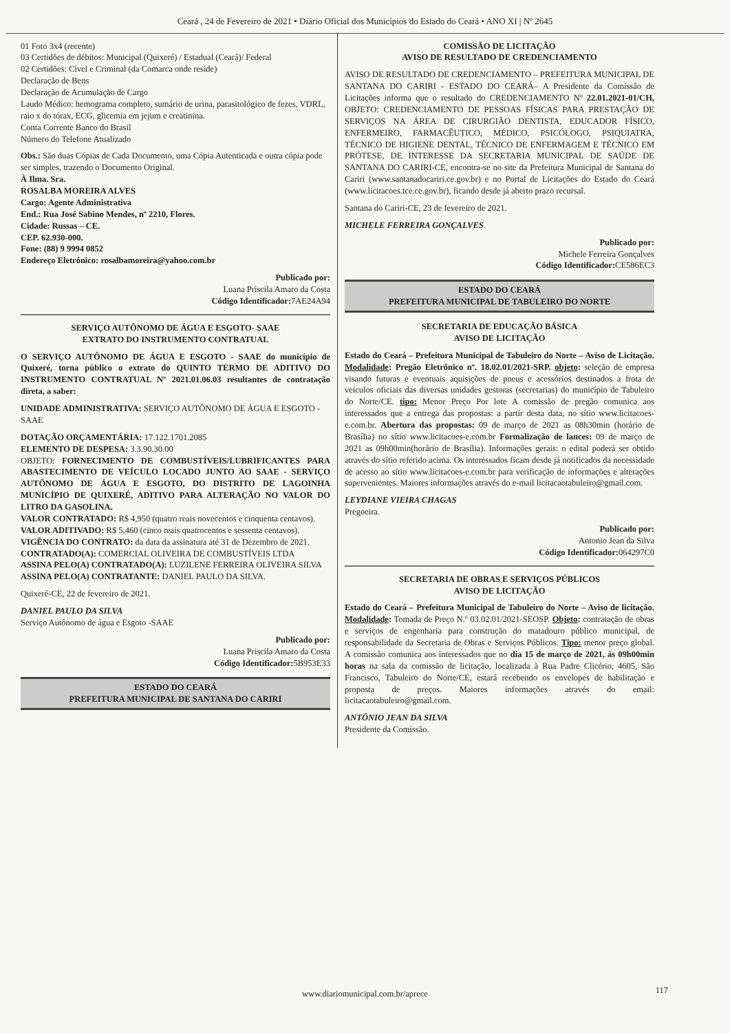Ceará , 24 de Fevereiro de 2021 • Diário Oficial dos Municípios do Estado do Ceará • ANO XI | Nº 2645
01 Foto 3x4 (recente)
03 Certidões de débitos: Municipal (Quixeré) / Estadual (Ceará)/ Federal
02 Certidões: Cível e Criminal (da Comarca onde reside)
Declaração de Bens
Declaração de Acumulação de Cargo
Laudo Médico: hemograma completo, sumário de urina, parasitológico de fezes, VDRL, raio x do tórax, ECG, glicemia em jejum e creatinina.
Conta Corrente Banco do Brasil
Número do Telefone Atualizado
Obs.: São duas Cópias de Cada Documento, uma Cópia Autenticada e outra cópia pode ser simples, trazendo o Documento Original.
À Ilma. Sra.
ROSALBA MOREIRA ALVES
Cargo: Agente Administrativa
End.: Rua José Sabino Mendes, nº 2210, Flores.
Cidade: Russas – CE.
CEP. 62.930-000.
Fone: (88) 9 9994 0852
Endereço Eletrônico: rosalbamoreira@yahoo.com.br
Publicado por:
Luana Priscila Amaro da Costa
Código Identificador: 7AE24A94
SERVIÇO AUTÔNOMO DE ÁGUA E ESGOTO- SAAE
EXTRATO DO INSTRUMENTO CONTRATUAL
O SERVIÇO AUTÔNOMO DE ÁGUA E ESGOTO - SAAE do município de Quixeré, torna público o extrato do QUINTO TERMO DE ADITIVO DO INSTRUMENTO CONTRATUAL Nº 2021.01.06.03 resultantes de contratação direta, a saber:
UNIDADE ADMINISTRATIVA: SERVIÇO AUTÔNOMO DE ÁGUA E ESGOTO - SAAE
DOTAÇÃO ORÇAMENTÁRIA: 17.122.1701.2085
ELEMENTO DE DESPESA: 3.3.90.30.00
OBJETO: FORNECIMENTO DE COMBUSTÍVEIS/LUBRIFICANTES PARA ABASTECIMENTO DE VEÍCULO LOCADO JUNTO AO SAAE - SERVIÇO AUTÔNOMO DE ÁGUA E ESGOTO, DO DISTRITO DE LAGOINHA MUNICÍPIO DE QUIXERÉ, ADITIVO PARA ALTERAÇÃO NO VALOR DO LITRO DA GASOLINA.
VALOR CONTRATADO: R$ 4,950 (quatro reais novecentos e cinquenta centavos).
VALOR ADITIVADO: R$ 5,460 (cinco reais quatrocentos e sessenta centavos).
VIGÊNCIA DO CONTRATO: da data da assinatura até 31 de Dezembro de 2021.
CONTRATADO(A): COMERCIAL OLIVEIRA DE COMBUSTÍVEIS LTDA
ASSINA PELO(A) CONTRATADO(A): LUZILENE FERREIRA OLIVEIRA SILVA
ASSINA PELO(A) CONTRATANTE: DANIEL PAULO DA SILVA.
Quixeré-CE, 22 de fevereiro de 2021.
DANIEL PAULO DA SILVA
Serviço Autônomo de água e Esgoto -SAAE
Publicado por:
Luana Priscila Amaro da Costa
Código Identificador: 5B953E33
ESTADO DO CEARÁ
PREFEITURA MUNICIPAL DE SANTANA DO CARIRI
COMISSÃO DE LICITAÇÃO
AVISO DE RESULTADO DE CREDENCIAMENTO
AVISO DE RESULTADO DE CREDENCIAMENTO – PREFEITURA MUNICIPAL DE SANTANA DO CARIRI - ESTADO DO CEARÁ– A Presidente da Comissão de Licitações informa que o resultado do CREDENCIAMENTO Nº 22.01.2021-01/CH, OBJETO: CREDENCIAMENTO DE PESSOAS FÍSICAS PARA PRESTAÇÃO DE SERVIÇOS NA ÁREA DE CIRURGIÃO DENTISTA, EDUCADOR FÍSICO, ENFERMEIRO, FARMACÊUTICO, MÉDICO, PSICÓLOGO, PSIQUIATRA, TÉCNICO DE HIGIENE DENTAL, TÉCNICO DE ENFERMAGEM E TÉCNICO EM PRÓTESE, DE INTERESSE DA SECRETARIA MUNICIPAL DE SAÚDE DE SANTANA DO CARIRI-CE, encontra-se no site da Prefeitura Municipal de Santana do Cariri (www.santanadocariri.ce.gov.br) e no Portal de Licitações do Estado do Ceará (www.licitacoes.tce.ce.gov.br), ficando desde já aberto prazo recursal.
Santana do Cariri-CE, 23 de fevereiro de 2021.
MICHELE FERREIRA GONÇALVES
Publicado por:
Michele Ferreira Gonçalves
Código Identificador: CE586EC3
ESTADO DO CEARÁ
PREFEITURA MUNICIPAL DE TABULEIRO DO NORTE
SECRETARIA DE EDUCAÇÃO BÁSICA
AVISO DE LICITAÇÃO
Estado do Ceará – Prefeitura Municipal de Tabuleiro do Norte – Aviso de Licitação. Modalidade: Pregão Eletrônico nº. 18.02.01/2021-SRP. objeto: seleção de empresa visando futuras e eventuais aquisições de pneus e acessórios destinados a frota de veículos oficiais das diversas unidades gestoras (secretarias) do município de Tabuleiro do Norte/CE. tipo: Menor Preço Por lote A comissão de pregão comunica aos interessados que a entrega das propostas: a partir desta data, no sítio www.licitacoes-e.com.br. Abertura das propostas: 09 de março de 2021 as 08h30min (horário de Brasília) no sítio www.licitacoes-e.com.br Formalização de lances: 09 de março de 2021 as 09h00min(horário de Brasília). Informações gerais: o edital poderá ser obtido através do sítio referido acima. Os interessados ficam desde já notificados da necessidade de acesso ao sítio www.licitacoes-e.com.br para verificação de informações e alterações supervenientes. Maiores informações através do e-mail licitacaotabuleiro@gmail.com.
LEYDIANE VIEIRA CHAGAS
Pregoeira.
Publicado por:
Antonio Jean da Silva
Código Identificador: 064297C0
SECRETARIA DE OBRAS E SERVIÇOS PÚBLICOS
AVISO DE LICITAÇÃO
Estado do Ceará – Prefeitura Municipal de Tabuleiro do Norte – Aviso de licitação. Modalidade: Tomada de Preço N.º 03.02.01/2021-SEOSP. Objeto: contratação de obras e serviços de engenharia para construção do matadouro público municipal, de responsabilidade da Secretaria de Obras e Serviços Públicos. Tipo: menor preço global. A comissão comunica aos interessados que no dia 15 de março de 2021, às 09h00min horas na sala da comissão de licitação, localizada à Rua Padre Clicério, 4605, São Francisco, Tabuleiro do Norte/CE, estará recebendo os envelopes de habilitação e proposta de preços. Maiores informações através do email: licitacaotabuleiro@gmail.com.
ANTÔNIO JEAN DA SILVA
Presidente da Comissão.
www.diariomunicipal.com.br/aprece
117